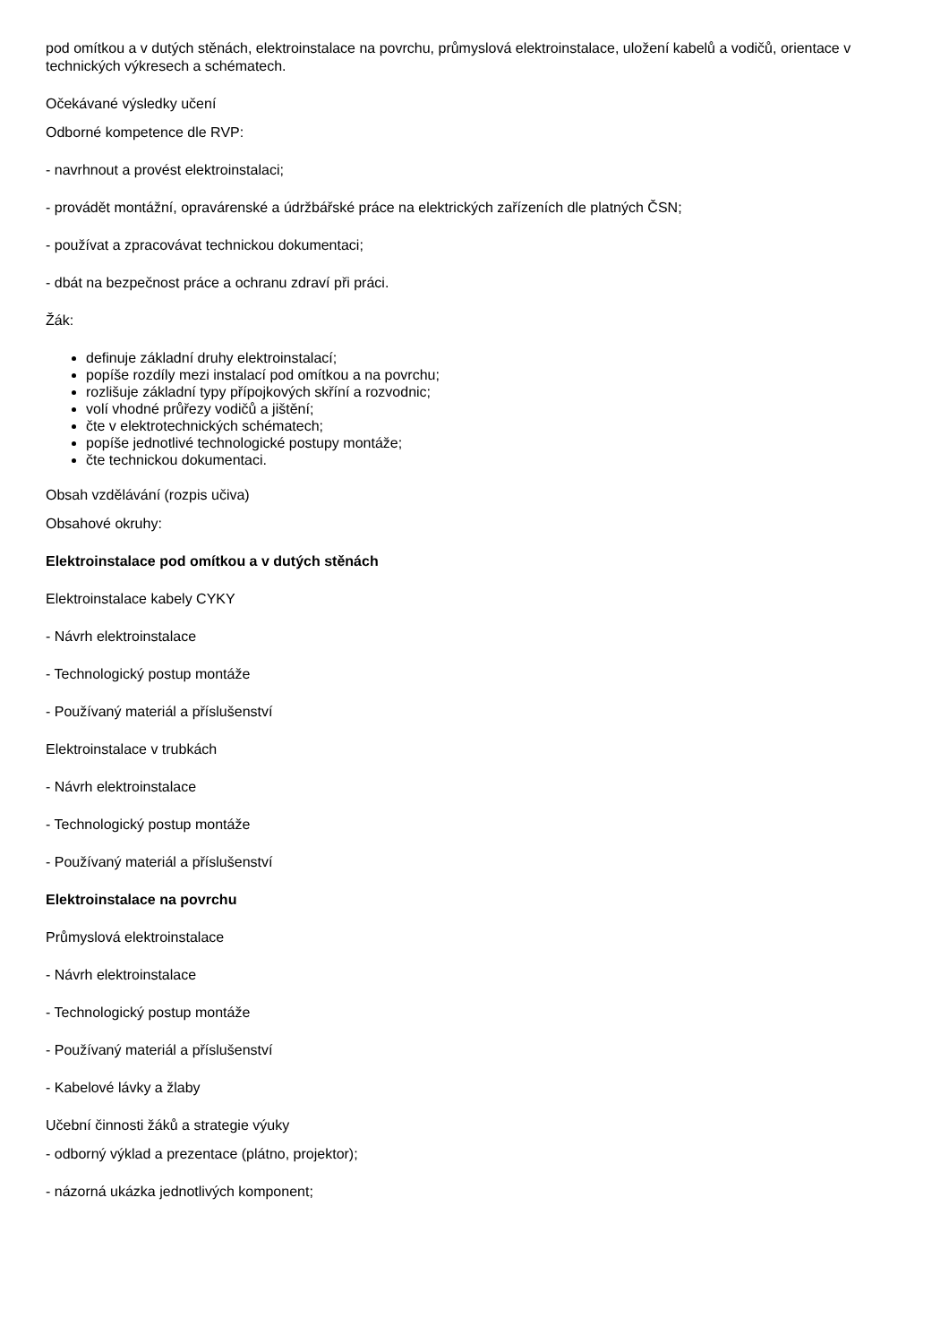pod omítkou a v dutých stěnách, elektroinstalace na povrchu, průmyslová elektroinstalace, uložení kabelů a vodičů, orientace v technických výkresech a schématech.
Očekávané výsledky učení
Odborné kompetence dle RVP:
- navrhnout a provést elektroinstalaci;
- provádět montážní, opravárenské a údržbářské práce na elektrických zařízeních dle platných ČSN;
- používat a zpracovávat technickou dokumentaci;
- dbát na bezpečnost práce a ochranu zdraví při práci.
Žák:
definuje základní druhy elektroinstalací;
popíše rozdíly mezi instalací pod omítkou a na povrchu;
rozlišuje základní typy přípojkových skříní a rozvodnic;
volí vhodné průřezy vodičů a jištění;
čte v elektrotechnických schématech;
popíše jednotlivé technologické postupy montáže;
čte technickou dokumentaci.
Obsah vzdělávání (rozpis učiva)
Obsahové okruhy:
Elektroinstalace pod omítkou a v dutých stěnách
Elektroinstalace kabely CYKY
- Návrh elektroinstalace
- Technologický postup montáže
- Používaný materiál a příslušenství
Elektroinstalace v trubkách
- Návrh elektroinstalace
- Technologický postup montáže
- Používaný materiál a příslušenství
Elektroinstalace na povrchu
Průmyslová elektroinstalace
- Návrh elektroinstalace
- Technologický postup montáže
- Používaný materiál a příslušenství
- Kabelové lávky a žlaby
Učební činnosti žáků a strategie výuky
- odborný výklad a prezentace (plátno, projektor);
- názorná ukázka jednotlivých komponent;